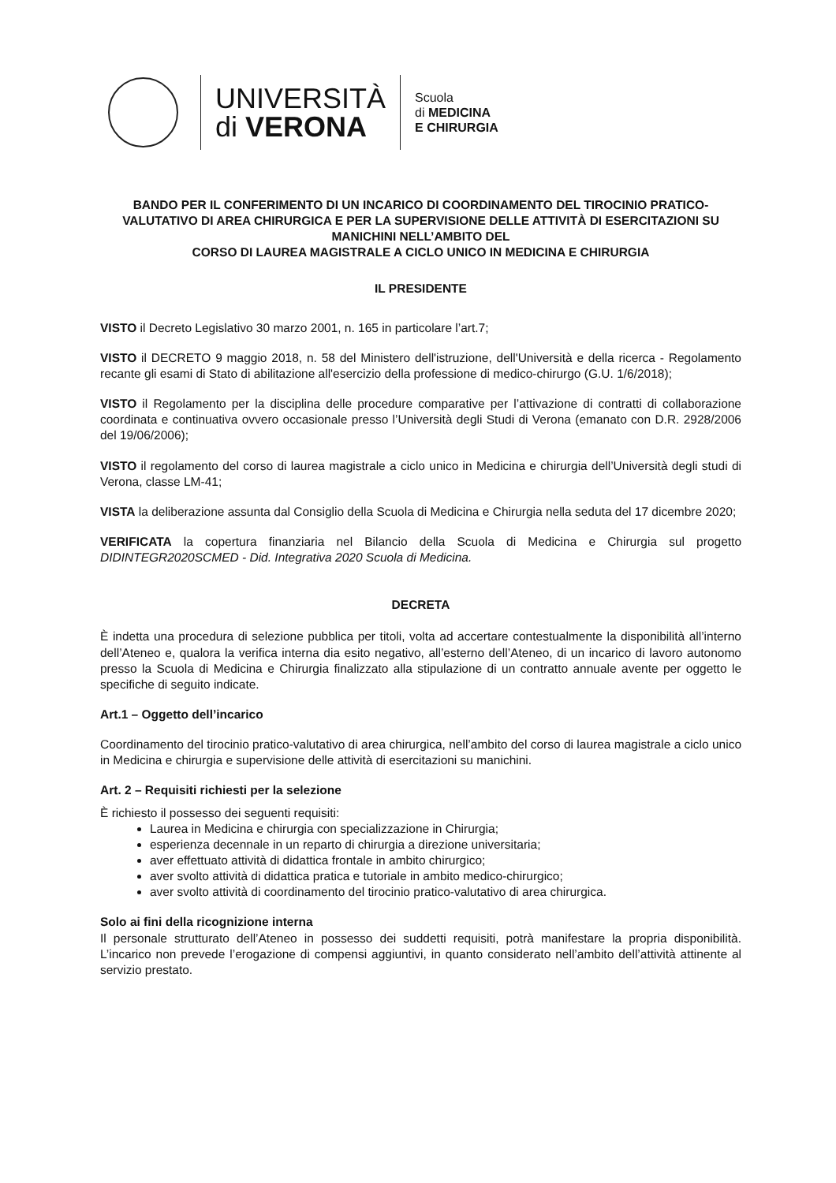UNIVERSITÀ
di VERONA
Scuola
di MEDICINA
E CHIRURGIA
BANDO PER IL CONFERIMENTO DI UN INCARICO DI COORDINAMENTO DEL TIROCINIO PRATICO-VALUTATIVO DI AREA CHIRURGICA E PER LA SUPERVISIONE DELLE ATTIVITÀ DI ESERCITAZIONI SU MANICHINI NELL’AMBITO DEL
CORSO DI LAUREA MAGISTRALE A CICLO UNICO IN MEDICINA E CHIRURGIA
IL PRESIDENTE
VISTO il Decreto Legislativo 30 marzo 2001, n. 165 in particolare l’art.7;
VISTO il DECRETO 9 maggio 2018, n. 58 del Ministero dell'istruzione, dell'Università e della ricerca - Regolamento recante gli esami di Stato di abilitazione all'esercizio della professione di medico-chirurgo (G.U. 1/6/2018);
VISTO il Regolamento per la disciplina delle procedure comparative per l’attivazione di contratti di collaborazione coordinata e continuativa ovvero occasionale presso l’Università degli Studi di Verona (emanato con D.R. 2928/2006 del 19/06/2006);
VISTO il regolamento del corso di laurea magistrale a ciclo unico in Medicina e chirurgia dell’Università degli studi di Verona, classe LM-41;
VISTA la deliberazione assunta dal Consiglio della Scuola di Medicina e Chirurgia nella seduta del 17 dicembre 2020;
VERIFICATA la copertura finanziaria nel Bilancio della Scuola di Medicina e Chirurgia sul progetto DIDINTEGR2020SCMED - Did. Integrativa 2020 Scuola di Medicina.
DECRETA
È indetta una procedura di selezione pubblica per titoli, volta ad accertare contestualmente la disponibilità all’interno dell’Ateneo e, qualora la verifica interna dia esito negativo, all’esterno dell’Ateneo, di un incarico di lavoro autonomo presso la Scuola di Medicina e Chirurgia finalizzato alla stipulazione di un contratto annuale avente per oggetto le specifiche di seguito indicate.
Art.1 – Oggetto dell’incarico
Coordinamento del tirocinio pratico-valutativo di area chirurgica, nell’ambito del corso di laurea magistrale a ciclo unico in Medicina e chirurgia e supervisione delle attività di esercitazioni su manichini.
Art. 2 – Requisiti richiesti per la selezione
È richiesto il possesso dei seguenti requisiti:
Laurea in Medicina e chirurgia con specializzazione in Chirurgia;
esperienza decennale in un reparto di chirurgia a direzione universitaria;
aver effettuato attività di didattica frontale in ambito chirurgico;
aver svolto attività di didattica pratica e tutoriale in ambito medico-chirurgico;
aver svolto attività di coordinamento del tirocinio pratico-valutativo di area chirurgica.
Solo ai fini della ricognizione interna
Il personale strutturato dell’Ateneo in possesso dei suddetti requisiti, potrà manifestare la propria disponibilità. L’incarico non prevede l’erogazione di compensi aggiuntivi, in quanto considerato nell’ambito dell’attività attinente al servizio prestato.